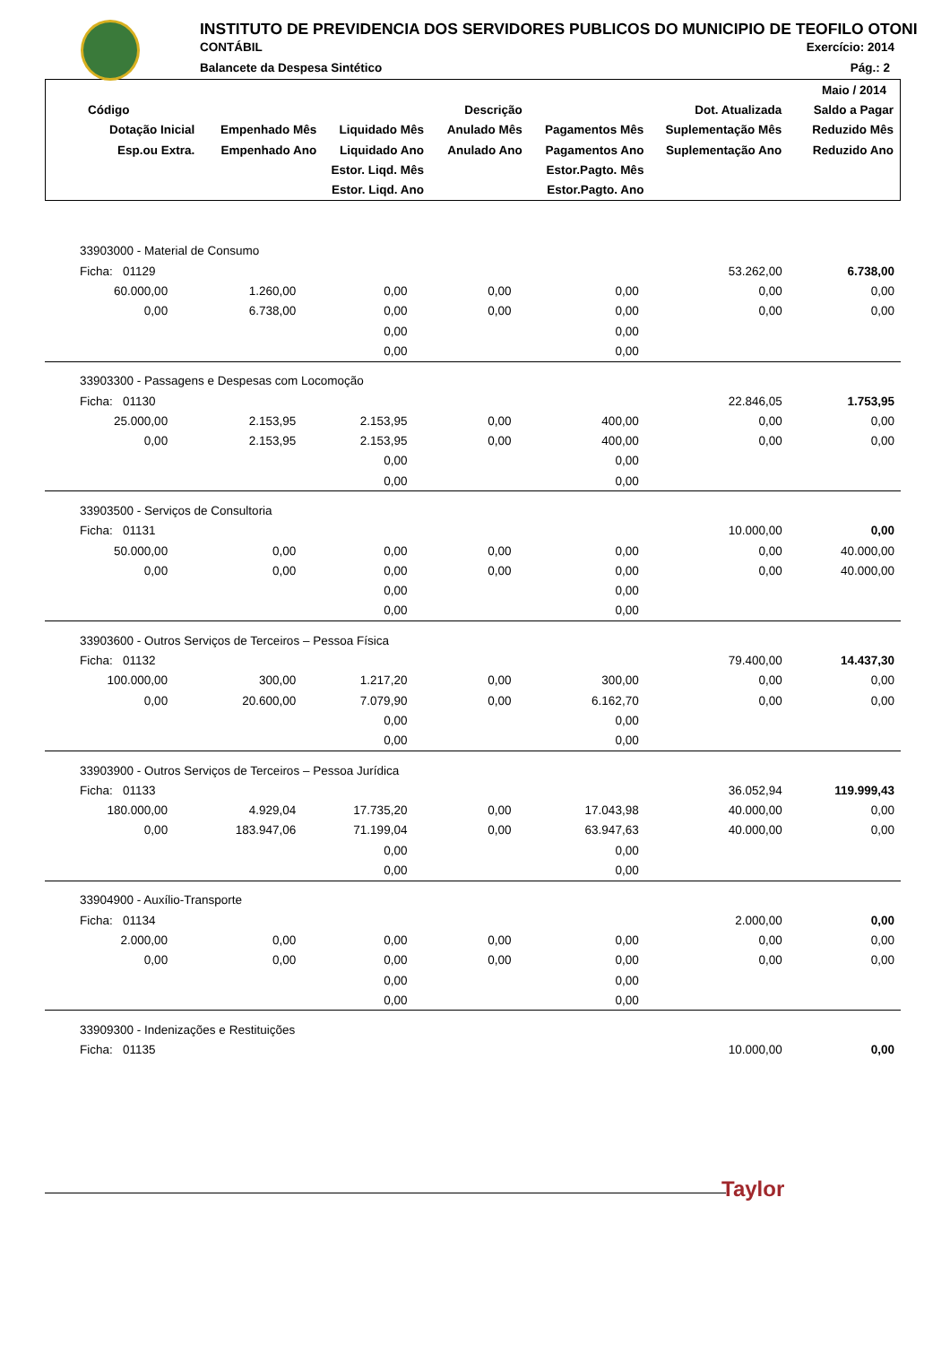INSTITUTO DE PREVIDENCIA DOS SERVIDORES PUBLICOS DO MUNICIPIO DE TEOFILO OTONI
CONTÁBIL
Balancete da Despesa Sintético
Exercício: 2014
Pág.: 2
| | | | | | | Maio / 2014 |
| --- | --- | --- | --- | --- | --- | --- |
| Código | Descrição | | | | Dot. Atualizada | Saldo a Pagar |
| Dotação Inicial | Empenhado Mês | Liquidado Mês | Anulado Mês | Pagamentos Mês | Suplementação Mês | Reduzido Mês |
| Esp.ou Extra. | Empenhado Ano | Liquidado Ano | Anulado Ano | Pagamentos Ano | Suplementação Ano | Reduzido Ano |
| | | Estor. Liqd. Mês | | Estor.Pagto. Mês | | |
| | | Estor. Liqd. Ano | | Estor.Pagto. Ano | | |
| 33903000 - Material de Consumo | | | | | | |
| Ficha: 01129 | | | | | 53.262,00 | 6.738,00 |
| 60.000,00 | 1.260,00 | 0,00 | 0,00 | 0,00 | 0,00 | 0,00 |
| 0,00 | 6.738,00 | 0,00 | 0,00 | 0,00 | 0,00 | 0,00 |
| | | 0,00 | | 0,00 | | |
| | | 0,00 | | 0,00 | | |
| 33903300 - Passagens e Despesas com Locomoção | | | | | | |
| Ficha: 01130 | | | | | 22.846,05 | 1.753,95 |
| 25.000,00 | 2.153,95 | 2.153,95 | 0,00 | 400,00 | 0,00 | 0,00 |
| 0,00 | 2.153,95 | 2.153,95 | 0,00 | 400,00 | 0,00 | 0,00 |
| | | 0,00 | | 0,00 | | |
| | | 0,00 | | 0,00 | | |
| 33903500 - Serviços de Consultoria | | | | | | |
| Ficha: 01131 | | | | | 10.000,00 | 0,00 |
| 50.000,00 | 0,00 | 0,00 | 0,00 | 0,00 | 0,00 | 40.000,00 |
| 0,00 | 0,00 | 0,00 | 0,00 | 0,00 | 0,00 | 40.000,00 |
| | | 0,00 | | 0,00 | | |
| | | 0,00 | | 0,00 | | |
| 33903600 - Outros Serviços de Terceiros – Pessoa Física | | | | | | |
| Ficha: 01132 | | | | | 79.400,00 | 14.437,30 |
| 100.000,00 | 300,00 | 1.217,20 | 0,00 | 300,00 | 0,00 | 0,00 |
| 0,00 | 20.600,00 | 7.079,90 | 0,00 | 6.162,70 | 0,00 | 0,00 |
| | | 0,00 | | 0,00 | | |
| | | 0,00 | | 0,00 | | |
| 33903900 - Outros Serviços de Terceiros – Pessoa Jurídica | | | | | | |
| Ficha: 01133 | | | | | 36.052,94 | 119.999,43 |
| 180.000,00 | 4.929,04 | 17.735,20 | 0,00 | 17.043,98 | 40.000,00 | 0,00 |
| 0,00 | 183.947,06 | 71.199,04 | 0,00 | 63.947,63 | 40.000,00 | 0,00 |
| | | 0,00 | | 0,00 | | |
| | | 0,00 | | 0,00 | | |
| 33904900 - Auxílio-Transporte | | | | | | |
| Ficha: 01134 | | | | | 2.000,00 | 0,00 |
| 2.000,00 | 0,00 | 0,00 | 0,00 | 0,00 | 0,00 | 0,00 |
| 0,00 | 0,00 | 0,00 | 0,00 | 0,00 | 0,00 | 0,00 |
| | | 0,00 | | 0,00 | | |
| | | 0,00 | | 0,00 | | |
| 33909300 - Indenizações e Restituições | | | | | | |
| Ficha: 01135 | | | | | 10.000,00 | 0,00 |
Taylor